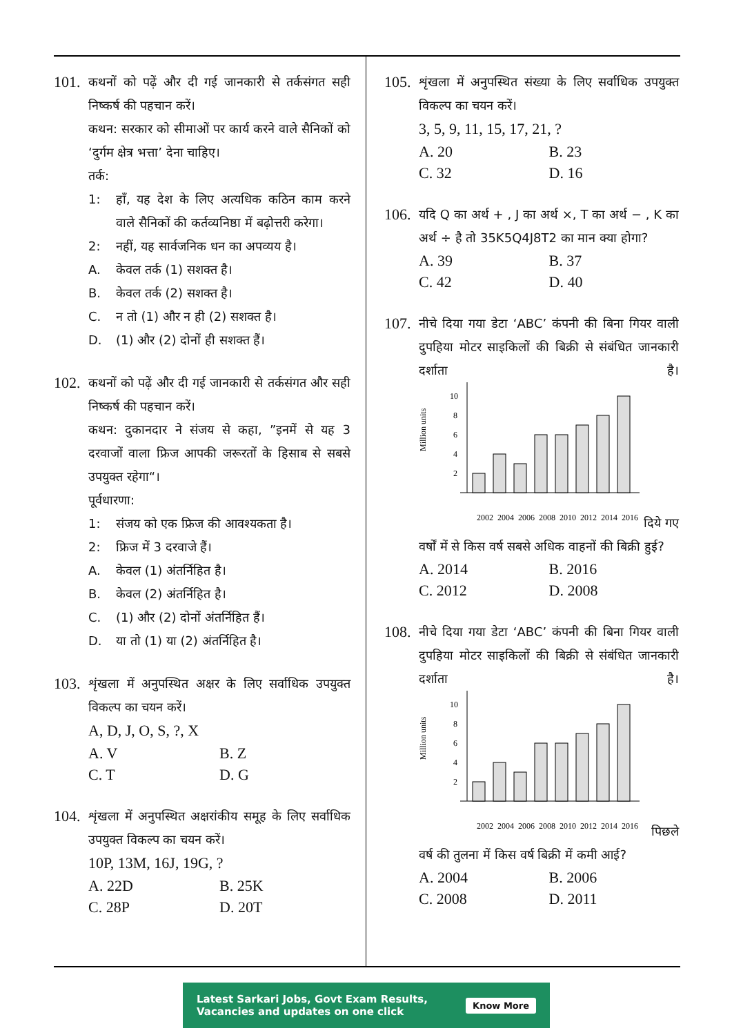101.
कथनों को पढ़ें और दी गई जानकारी से तर्कसंगत सही निष्कर्ष की पहचान करें।
कथन: सरकार को सीमाओं पर कार्य करने वाले सैनिकों को ‘दुर्गम क्षेत्र भत्ता’ देना चाहिए।
तर्क:
1: हाँ, यह देश के लिए अत्यधिक कठिन काम करने वाले सैनिकों की कर्तव्यनिष्ठा में बढ़ोत्तरी करेगा।
2: नहीं, यह सार्वजनिक धन का अपव्यय है।
A. केवल तर्क (1) सशक्त है।
B. केवल तर्क (2) सशक्त है।
C. न तो (1) और न ही (2) सशक्त है।
D. (1) और (2) दोनों ही सशक्त हैं।
102.
कथनों को पढ़ें और दी गई जानकारी से तर्कसंगत और सही निष्कर्ष की पहचान करें।
कथन: दुकानदार ने संजय से कहा, ”इनमें से यह 3 दरवाजों वाला फ्रिज आपकी जरूरतों के हिसाब से सबसे उपयुक्त रहेगा“।
पूर्वधारणा:
1: संजय को एक फ्रिज की आवश्यकता है।
2: फ्रिज में 3 दरवाजे हैं।
A. केवल (1) अंतर्निहित है।
B. केवल (2) अंतर्निहित है।
C. (1) और (2) दोनों अंतर्निहित हैं।
D. या तो (1) या (2) अंतर्निहित है।
103.
शृंखला में अनुपस्थित अक्षर के लिए सर्वाधिक उपयुक्त विकल्प का चयन करें।
A, D, J, O, S, ?, X
A. V B. Z C. T D. G
104.
शृंखला में अनुपस्थित अक्षरांकीय समूह के लिए सर्वाधिक उपयुक्त विकल्प का चयन करें।
10P, 13M, 16J, 19G, ?
A. 22D B. 25K C. 28P D. 20T
105.
शृंखला में अनुपस्थित संख्या के लिए सर्वाधिक उपयुक्त विकल्प का चयन करें।
3, 5, 9, 11, 15, 17, 21, ?
A. 20 B. 23 C. 32 D. 16
106.
यदि Q का अर्थ + , J का अर्थ ×, T का अर्थ − , K का अर्थ ÷ है तो 35K5Q4J8T2 का मान क्या होगा?
A. 39 B. 37 C. 42 D. 40
107.
नीचे दिया गया डेटा ‘ABC’ कंपनी की बिना गियर वाली दुपहिया मोटर साइकिलों की बिक्री से संबंधित जानकारी दर्शाता है।
Million units
10
8
6
4
2
2002
2004
2006
2008
2010
2012
2014
2016
दिये गए वर्षों में से किस वर्ष सबसे अधिक वाहनों की बिक्री हुई?
A. 2014 B. 2016 C. 2012 D. 2008
108.
नीचे दिया गया डेटा ‘ABC’ कंपनी की बिना गियर वाली दुपहिया मोटर साइकिलों की बिक्री से संबंधित जानकारी दर्शाता है।
Million units
10
8
6
4
2
2002
2004
2006
2008
2010
2012
2014
2016
पिछले वर्ष की तुलना में किस वर्ष बिक्री में कमी आई?
A. 2004 B. 2006 C. 2008 D. 2011
Latest Sarkari Jobs, Govt Exam Results,
Vacancies and updates on one click Know More